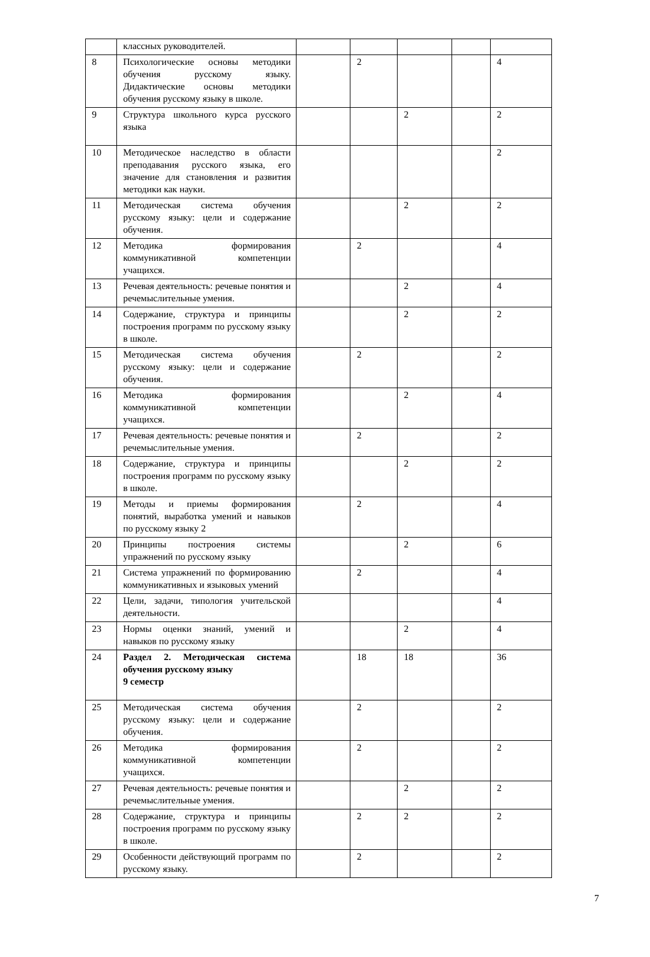| | классных руководителей. | | | | | |
| 8 | Психологические основы методики обучения русскому языку. Дидактические основы методики обучения русскому языку в школе. | | 2 | | | 4 |
| 9 | Структура школьного курса русского языка | | | 2 | | 2 |
| 10 | Методическое наследство в области преподавания русского языка, его значение для становления и развития методики как науки. | | | | | 2 |
| 11 | Методическая система обучения русскому языку: цели и содержание обучения. | | | 2 | | 2 |
| 12 | Методика формирования коммуникативной компетенции учащихся. | | 2 | | | 4 |
| 13 | Речевая деятельность: речевые понятия и речемыслительные умения. | | | 2 | | 4 |
| 14 | Содержание, структура и принципы построения программ по русскому языку в школе. | | | 2 | | 2 |
| 15 | Методическая система обучения русскому языку: цели и содержание обучения. | | 2 | | | 2 |
| 16 | Методика формирования коммуникативной компетенции учащихся. | | | 2 | | 4 |
| 17 | Речевая деятельность: речевые понятия и речемыслительные умения. | | 2 | | | 2 |
| 18 | Содержание, структура и принципы построения программ по русскому языку в школе. | | | 2 | | 2 |
| 19 | Методы и приемы формирования понятий, выработка умений и навыков по русскому языку 2 | | 2 | | | 4 |
| 20 | Принципы построения системы упражнений по русскому языку | | | 2 | | 6 |
| 21 | Система упражнений по формированию коммуникативных и языковых умений | | 2 | | | 4 |
| 22 | Цели, задачи, типология учительской деятельности. | | | | | 4 |
| 23 | Нормы оценки знаний, умений и навыков по русскому языку | | | 2 | | 4 |
| 24 | Раздел 2. Методическая система обучения русскому языку 9 семестр | | 18 | 18 | | 36 |
| 25 | Методическая система обучения русскому языку: цели и содержание обучения. | | 2 | | | 2 |
| 26 | Методика формирования коммуникативной компетенции учащихся. | | 2 | | | 2 |
| 27 | Речевая деятельность: речевые понятия и речемыслительные умения. | | | 2 | | 2 |
| 28 | Содержание, структура и принципы построения программ по русскому языку в школе. | | 2 | 2 | | 2 |
| 29 | Особенности действующий программ по русскому языку. | | 2 | | | 2 |
7